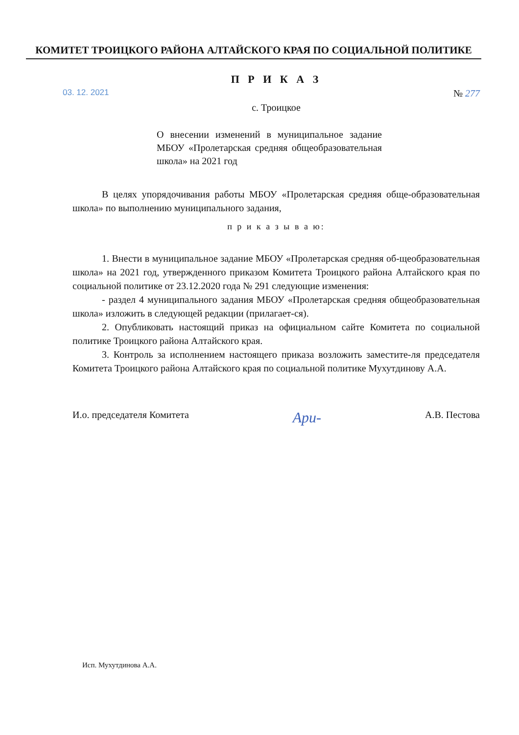КОМИТЕТ ТРОИЦКОГО РАЙОНА АЛТАЙСКОГО КРАЯ ПО СОЦИАЛЬНОЙ ПОЛИТИКЕ
П Р И К А З
03. 12. 2021 № 277
с. Троицкое
О внесении изменений в муниципальное задание МБОУ «Пролетарская средняя общеобразовательная школа» на 2021 год
В целях упорядочивания работы МБОУ «Пролетарская средняя обще-образовательная школа» по выполнению муниципального задания,
п р и к а з ы в а ю:
1. Внести в муниципальное задание МБОУ «Пролетарская средняя об-щеобразовательная школа» на 2021 год, утвержденного приказом Комитета Троицкого района Алтайского края по социальной политике от 23.12.2020 года № 291 следующие изменения:
- раздел 4 муниципального задания МБОУ «Пролетарская средняя общеобразовательная школа» изложить в следующей редакции (прилагает-ся).
2. Опубликовать настоящий приказ на официальном сайте Комитета по социальной политике Троицкого района Алтайского края.
3. Контроль за исполнением настоящего приказа возложить заместите-ля председателя Комитета Троицкого района Алтайского края по социальной политике Мухутдинову А.А.
И.о. председателя Комитета Ари- А.В. Пестова
Исп. Мухутдинова А.А.